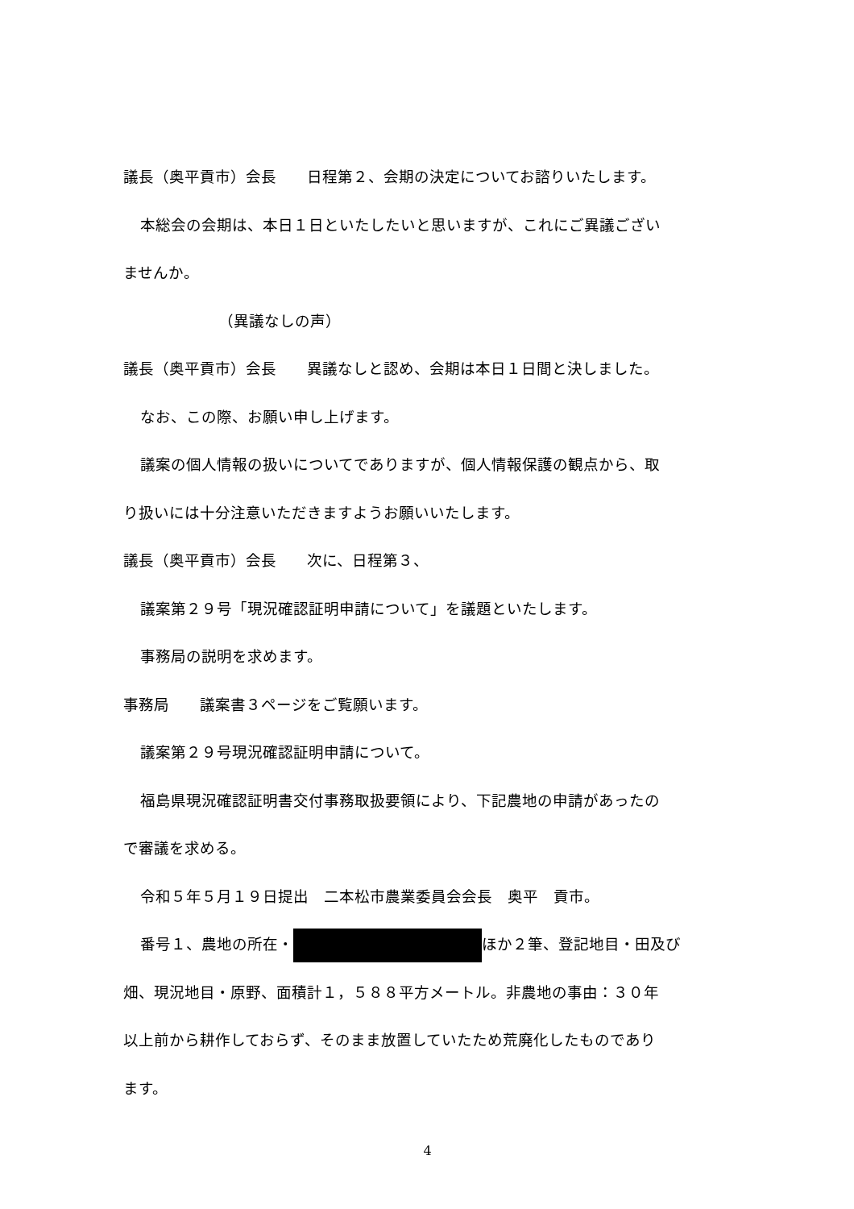議長（奥平貢市）会長　　日程第２、会期の決定についてお諮りいたします。
本総会の会期は、本日１日といたしたいと思いますが、これにご異議ござい
ませんか。
（異議なしの声）
議長（奥平貢市）会長　　異議なしと認め、会期は本日１日間と決しました。
なお、この際、お願い申し上げます。
議案の個人情報の扱いについてでありますが、個人情報保護の観点から、取
り扱いには十分注意いただきますようお願いいたします。
議長（奥平貢市）会長　　次に、日程第３、
議案第２９号「現況確認証明申請について」を議題といたします。
事務局の説明を求めます。
事務局　　議案書３ページをご覧願います。
議案第２９号現況確認証明申請について。
福島県現況確認証明書交付事務取扱要領により、下記農地の申請があったの
で審議を求める。
令和５年５月１９日提出　二本松市農業委員会会長　奥平　貢市。
番号１、農地の所在・ ほか２筆、登記地目・田及び
畑、現況地目・原野、面積計１，５８８平方メートル。非農地の事由：３０年
以上前から耕作しておらず、そのまま放置していたため荒廃化したものであり
ます。
4